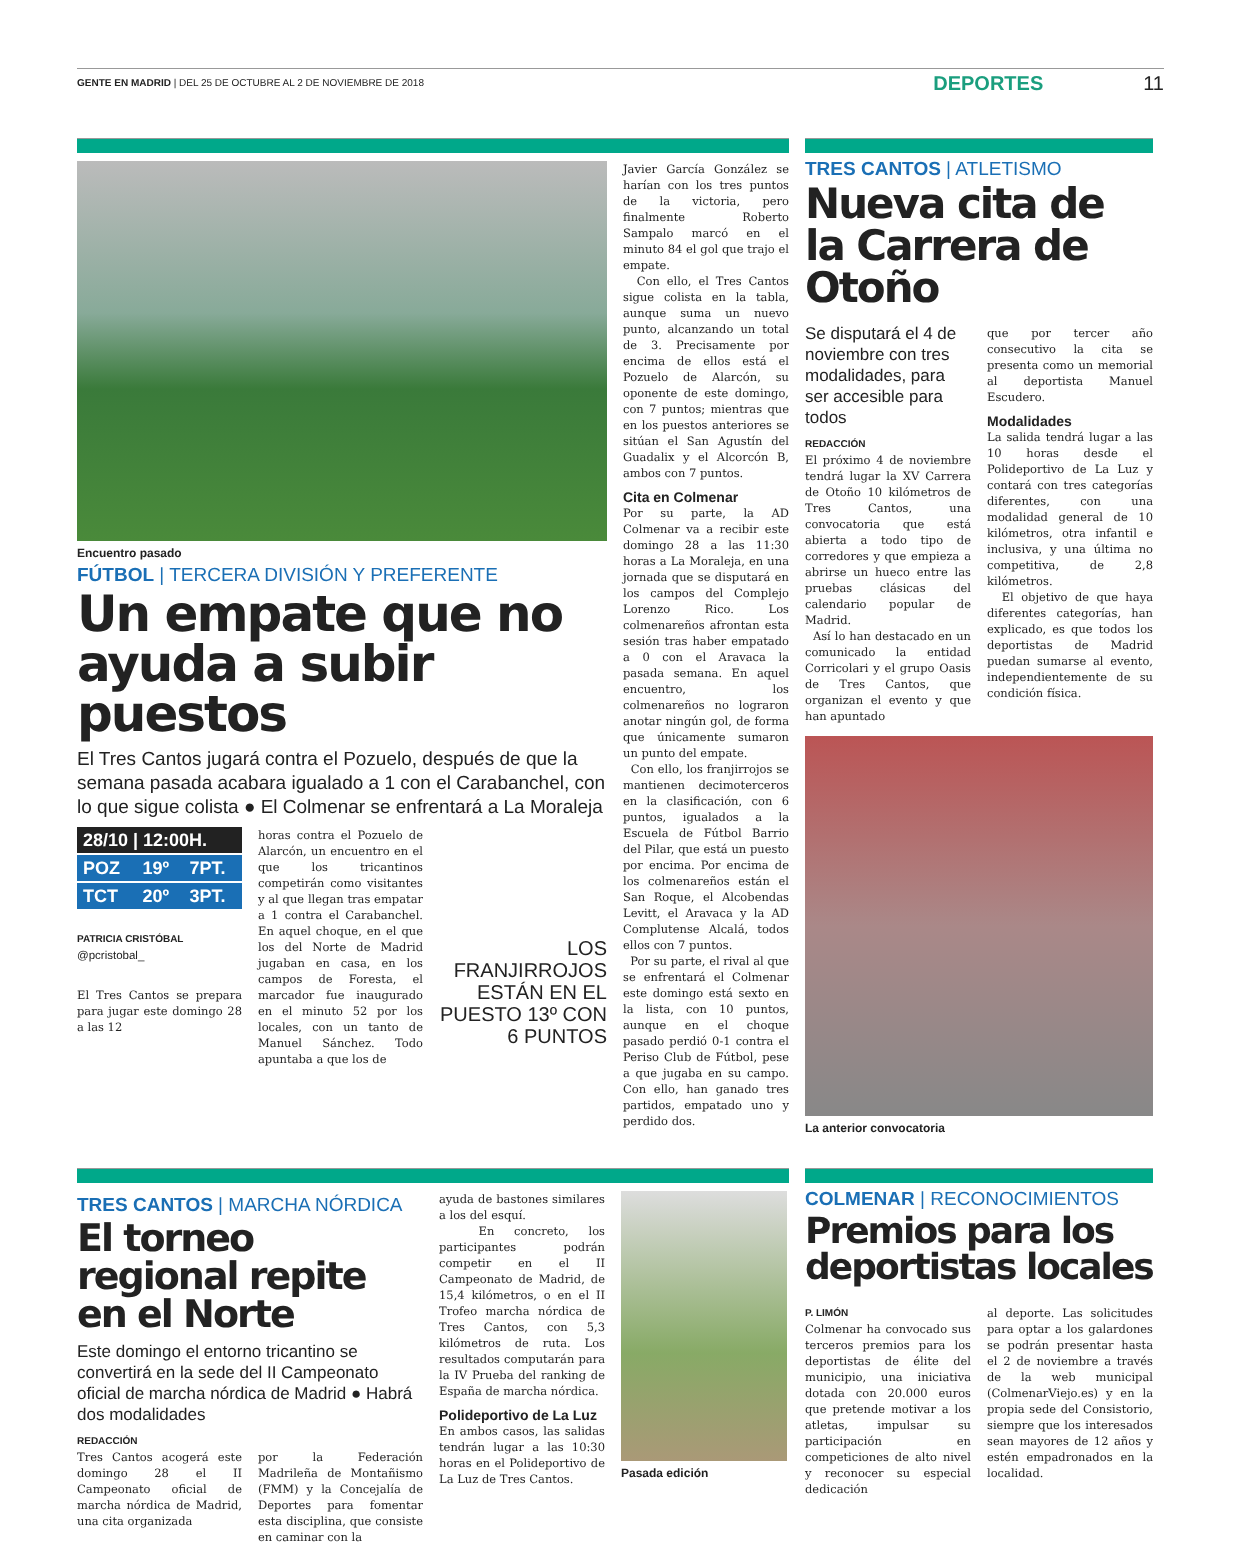GENTE EN MADRID | DEL 25 DE OCTUBRE AL 2 DE NOVIEMBRE DE 2018 DEPORTES 11
Encuentro pasado
FÚTBOL | TERCERA DIVISIÓN Y PREFERENTE
Un empate que no ayuda a subir puestos
El Tres Cantos jugará contra el Pozuelo, después de que la semana pasada acabara igualado a 1 con el Carabanchel, con lo que sigue colista ● El Colmenar se enfrentará a La Moraleja
| 28/10 / 12:00H. | | |
| POZ | 19º | 7PT. |
| TCT | 20º | 3PT. |
PATRICIA CRISTÓBAL
@pcristobal_
El Tres Cantos se prepara para jugar este domingo 28 a las 12
horas contra el Pozuelo de Alarcón, un encuentro en el que los tricantinos competirán como visitantes y al que llegan tras empatar a 1 contra el Carabanchel. En aquel choque, en el que los del Norte de Madrid jugaban en casa, en los campos de Foresta, el marcador fue inaugurado en el minuto 52 por los locales, con un tanto de Manuel Sánchez. Todo apuntaba a que los de
LOS FRANJIRROJOS ESTÁN EN EL PUESTO 13º CON 6 PUNTOS
Javier García González se harían con los tres puntos de la victoria, pero finalmente Roberto Sampalo marcó en el minuto 84 el gol que trajo el empate.
Con ello, el Tres Cantos sigue colista en la tabla, aunque suma un nuevo punto, alcanzando un total de 3. Precisamente por encima de ellos está el Pozuelo de Alarcón, su oponente de este domingo, con 7 puntos; mientras que en los puestos anteriores se sitúan el San Agustín del Guadalix y el Alcorcón B, ambos con 7 puntos.
Cita en Colmenar
Por su parte, la AD Colmenar va a recibir este domingo 28 a las 11:30 horas a La Moraleja, en una jornada que se disputará en los campos del Complejo Lorenzo Rico. Los colmenareños afrontan esta sesión tras haber empatado a 0 con el Aravaca la pasada semana. En aquel encuentro, los colmenareños no lograron anotar ningún gol, de forma que únicamente sumaron un punto del empate.
Con ello, los franjirrojos se mantienen decimoterceros en la clasificación, con 6 puntos, igualados a la Escuela de Fútbol Barrio del Pilar, que está un puesto por encima. Por encima de los colmenareños están el San Roque, el Alcobendas Levitt, el Aravaca y la AD Complutense Alcalá, todos ellos con 7 puntos.
Por su parte, el rival al que se enfrentará el Colmenar este domingo está sexto en la lista, con 10 puntos, aunque en el choque pasado perdió 0-1 contra el Periso Club de Fútbol, pese a que jugaba en su campo. Con ello, han ganado tres partidos, empatado uno y perdido dos.
TRES CANTOS | ATLETISMO
Nueva cita de la Carrera de Otoño
Se disputará el 4 de noviembre con tres modalidades, para ser accesible para todos
REDACCIÓN
El próximo 4 de noviembre tendrá lugar la XV Carrera de Otoño 10 kilómetros de Tres Cantos, una convocatoria que está abierta a todo tipo de corredores y que empieza a abrirse un hueco entre las pruebas clásicas del calendario popular de Madrid.
Así lo han destacado en un comunicado la entidad Corricolari y el grupo Oasis de Tres Cantos, que organizan el evento y que han apuntado
que por tercer año consecutivo la cita se presenta como un memorial al deportista Manuel Escudero.
Modalidades
La salida tendrá lugar a las 10 horas desde el Polideportivo de La Luz y contará con tres categorías diferentes, con una modalidad general de 10 kilómetros, otra infantil e inclusiva, y una última no competitiva, de 2,8 kilómetros.
El objetivo de que haya diferentes categorías, han explicado, es que todos los deportistas de Madrid puedan sumarse al evento, independientemente de su condición física.
La anterior convocatoria
TRES CANTOS | MARCHA NÓRDICA
El torneo regional repite en el Norte
Este domingo el entorno tricantino se convertirá en la sede del II Campeonato oficial de marcha nórdica de Madrid ● Habrá dos modalidades
REDACCIÓN
Tres Cantos acogerá este domingo 28 el II Campeonato oficial de marcha nórdica de Madrid, una cita organizada
por la Federación Madrileña de Montañismo (FMM) y la Concejalía de Deportes para fomentar esta disciplina, que consiste en caminar con la
ayuda de bastones similares a los del esquí.
En concreto, los participantes podrán competir en el II Campeonato de Madrid, de 15,4 kilómetros, o en el II Trofeo marcha nórdica de Tres Cantos, con 5,3 kilómetros de ruta. Los resultados computarán para la IV Prueba del ranking de España de marcha nórdica.
Polideportivo de La Luz
En ambos casos, las salidas tendrán lugar a las 10:30 horas en el Polideportivo de La Luz de Tres Cantos.
Pasada edición
COLMENAR | RECONOCIMIENTOS
Premios para los deportistas locales
P. LIMÓN
Colmenar ha convocado sus terceros premios para los deportistas de élite del municipio, una iniciativa dotada con 20.000 euros que pretende motivar a los atletas, impulsar su participación en competiciones de alto nivel y reconocer su especial dedicación
al deporte. Las solicitudes para optar a los galardones se podrán presentar hasta el 2 de noviembre a través de la web municipal (ColmenarViejo.es) y en la propia sede del Consistorio, siempre que los interesados sean mayores de 12 años y estén empadronados en la localidad.